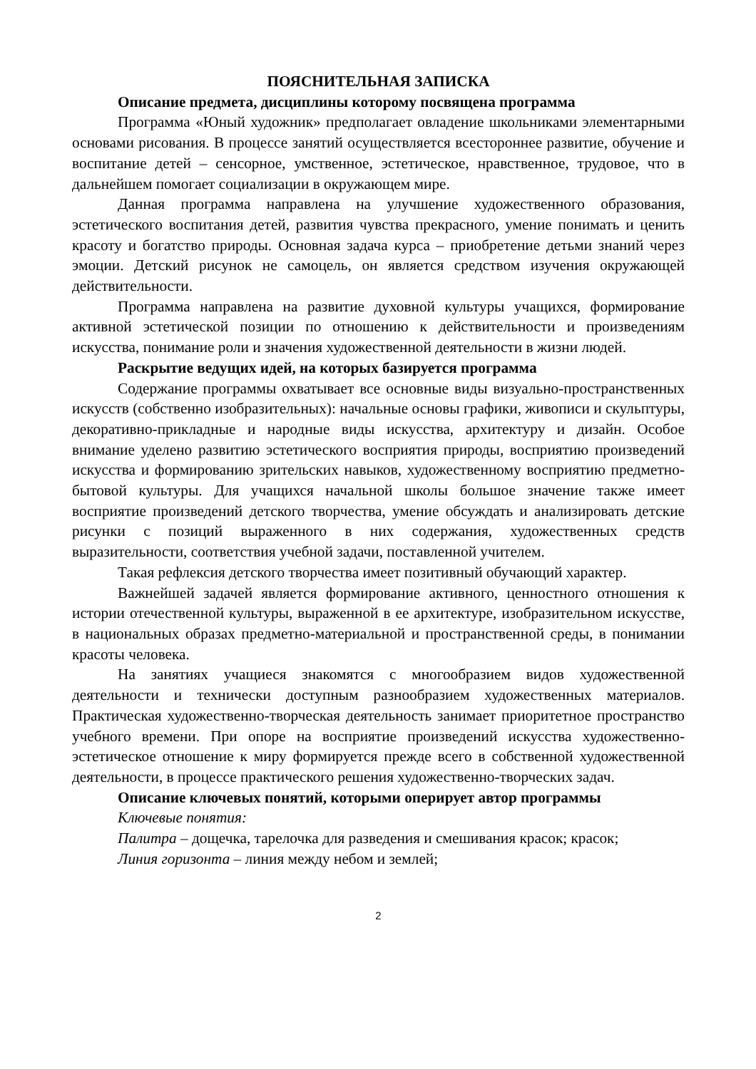ПОЯСНИТЕЛЬНАЯ ЗАПИСКА
Описание предмета, дисциплины которому посвящена программа
Программа «Юный художник» предполагает овладение школьниками элементарными основами рисования. В процессе занятий осуществляется всестороннее развитие, обучение и воспитание детей – сенсорное, умственное, эстетическое, нравственное, трудовое, что в дальнейшем помогает социализации в окружающем мире.
Данная программа направлена на улучшение художественного образования, эстетического воспитания детей, развития чувства прекрасного, умение понимать и ценить красоту и богатство природы. Основная задача курса – приобретение детьми знаний через эмоции. Детский рисунок не самоцель, он является средством изучения окружающей действительности.
Программа направлена на развитие духовной культуры учащихся, формирование активной эстетической позиции по отношению к действительности и произведениям искусства, понимание роли и значения художественной деятельности в жизни людей.
Раскрытие ведущих идей, на которых базируется программа
Содержание программы охватывает все основные виды визуально-пространственных искусств (собственно изобразительных): начальные основы графики, живописи и скульптуры, декоративно-прикладные и народные виды искусства, архитектуру и дизайн. Особое внимание уделено развитию эстетического восприятия природы, восприятию произведений искусства и формированию зрительских навыков, художественному восприятию предметно-бытовой культуры. Для учащихся начальной школы большое значение также имеет восприятие произведений детского творчества, умение обсуждать и анализировать детские рисунки с позиций выраженного в них содержания, художественных средств выразительности, соответствия учебной задачи, поставленной учителем.
Такая рефлексия детского творчества имеет позитивный обучающий характер.
Важнейшей задачей является формирование активного, ценностного отношения к истории отечественной культуры, выраженной в ее архитектуре, изобразительном искусстве, в национальных образах предметно-материальной и пространственной среды, в понимании красоты человека.
На занятиях учащиеся знакомятся с многообразием видов художественной деятельности и технически доступным разнообразием художественных материалов. Практическая художественно-творческая деятельность занимает приоритетное пространство учебного времени. При опоре на восприятие произведений искусства художественно-эстетическое отношение к миру формируется прежде всего в собственной художественной деятельности, в процессе практического решения художественно-творческих задач.
Описание ключевых понятий, которыми оперирует автор программы
Ключевые понятия:
Палитра – дощечка, тарелочка для разведения и смешивания красок; красок;
Линия горизонта – линия между небом и землей;
2